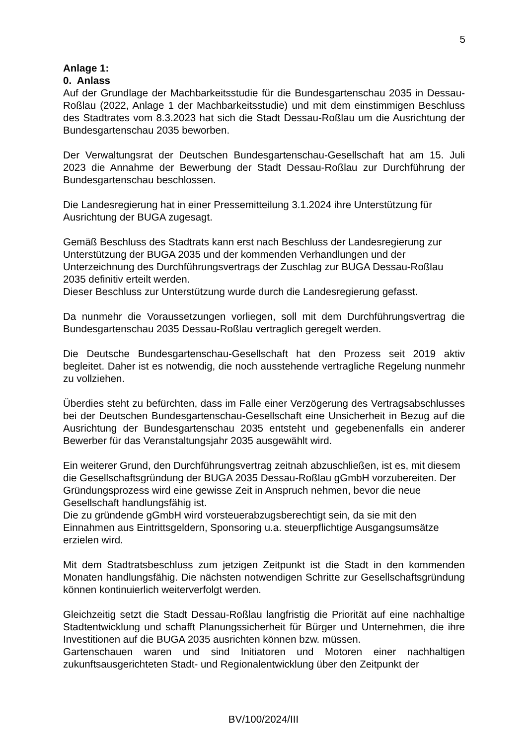5
Anlage 1:
0. Anlass
Auf der Grundlage der Machbarkeitsstudie für die Bundesgartenschau 2035 in Dessau-Roßlau (2022, Anlage 1 der Machbarkeitsstudie) und mit dem einstimmigen Beschluss des Stadtrates vom 8.3.2023 hat sich die Stadt Dessau-Roßlau um die Ausrichtung der Bundesgartenschau 2035 beworben.
Der Verwaltungsrat der Deutschen Bundesgartenschau-Gesellschaft hat am 15. Juli 2023 die Annahme der Bewerbung der Stadt Dessau-Roßlau zur Durchführung der Bundesgartenschau beschlossen.
Die Landesregierung hat in einer Pressemitteilung 3.1.2024 ihre Unterstützung für Ausrichtung der BUGA zugesagt.
Gemäß Beschluss des Stadtrats kann erst nach Beschluss der Landesregierung zur Unterstützung der BUGA 2035 und der kommenden Verhandlungen und der Unterzeichnung des Durchführungsvertrags der Zuschlag zur BUGA Dessau-Roßlau 2035 definitiv erteilt werden.
Dieser Beschluss zur Unterstützung wurde durch die Landesregierung gefasst.
Da nunmehr die Voraussetzungen vorliegen, soll mit dem Durchführungsvertrag die Bundesgartenschau 2035 Dessau-Roßlau vertraglich geregelt werden.
Die Deutsche Bundesgartenschau-Gesellschaft hat den Prozess seit 2019 aktiv begleitet. Daher ist es notwendig, die noch ausstehende vertragliche Regelung nunmehr zu vollziehen.
Überdies steht zu befürchten, dass im Falle einer Verzögerung des Vertragsabschlusses bei der Deutschen Bundesgartenschau-Gesellschaft eine Unsicherheit in Bezug auf die Ausrichtung der Bundesgartenschau 2035 entsteht und gegebenenfalls ein anderer Bewerber für das Veranstaltungsjahr 2035 ausgewählt wird.
Ein weiterer Grund, den Durchführungsvertrag zeitnah abzuschließen, ist es, mit diesem die Gesellschaftsgründung der BUGA 2035 Dessau-Roßlau gGmbH vorzubereiten. Der Gründungsprozess wird eine gewisse Zeit in Anspruch nehmen, bevor die neue Gesellschaft handlungsfähig ist.
Die zu gründende gGmbH wird vorsteuerabzugsberechtigt sein, da sie mit den Einnahmen aus Eintrittsgeldern, Sponsoring u.a. steuerpflichtige Ausgangsumsätze erzielen wird.
Mit dem Stadtratsbeschluss zum jetzigen Zeitpunkt ist die Stadt in den kommenden Monaten handlungsfähig. Die nächsten notwendigen Schritte zur Gesellschaftsgründung können kontinuierlich weiterverfolgt werden.
Gleichzeitig setzt die Stadt Dessau-Roßlau langfristig die Priorität auf eine nachhaltige Stadtentwicklung und schafft Planungssicherheit für Bürger und Unternehmen, die ihre Investitionen auf die BUGA 2035 ausrichten können bzw. müssen.
Gartenschauen waren und sind Initiatoren und Motoren einer nachhaltigen zukunftsausgerichteten Stadt- und Regionalentwicklung über den Zeitpunkt der
BV/100/2024/III